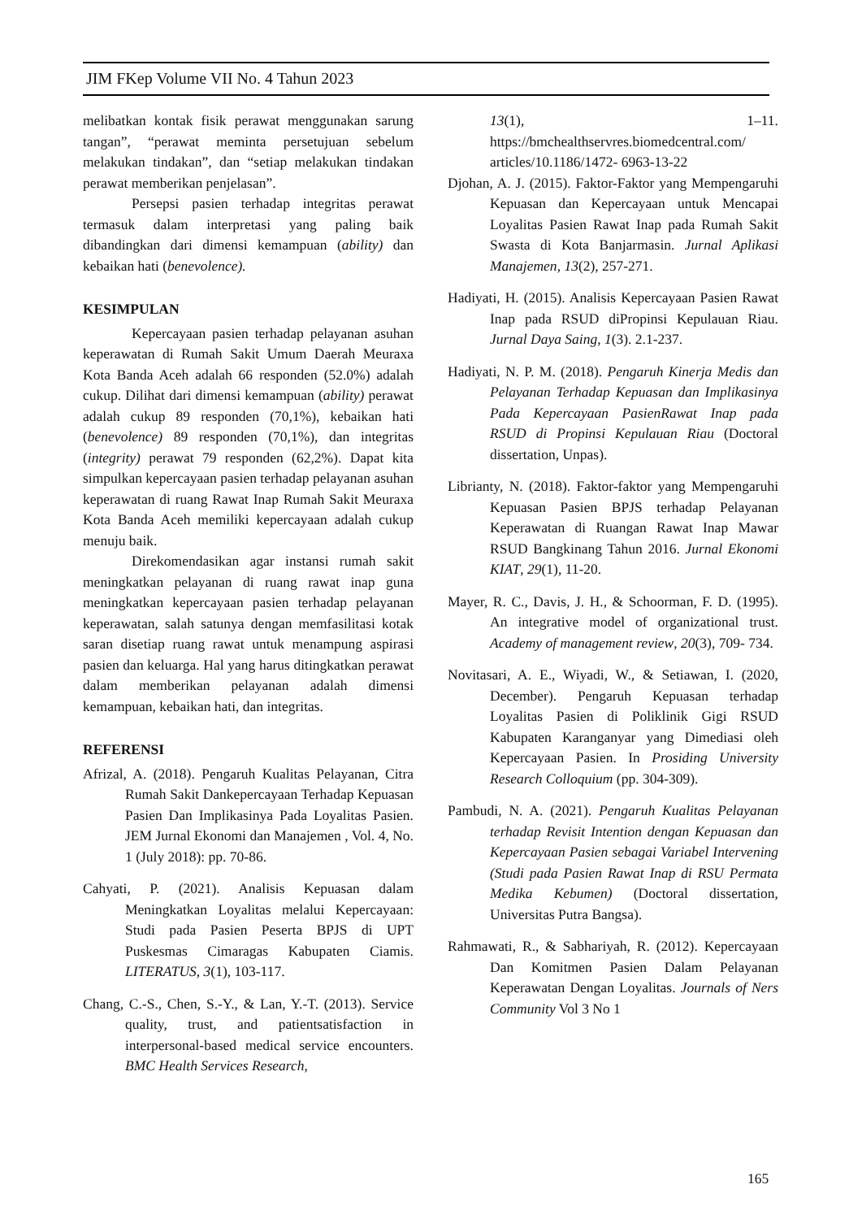JIM FKep Volume VII No. 4 Tahun 2023
melibatkan kontak fisik perawat menggunakan sarung tangan”, “perawat meminta persetujuan sebelum melakukan tindakan”, dan “setiap melakukan tindakan perawat memberikan penjelasan”.
Persepsi pasien terhadap integritas perawat termasuk dalam interpretasi yang paling baik dibandingkan dari dimensi kemampuan (ability) dan kebaikan hati (benevolence).
KESIMPULAN
Kepercayaan pasien terhadap pelayanan asuhan keperawatan di Rumah Sakit Umum Daerah Meuraxa Kota Banda Aceh adalah 66 responden (52.0%) adalah cukup. Dilihat dari dimensi kemampuan (ability) perawat adalah cukup 89 responden (70,1%), kebaikan hati (benevolence) 89 responden (70,1%), dan integritas (integrity) perawat 79 responden (62,2%). Dapat kita simpulkan kepercayaan pasien terhadap pelayanan asuhan keperawatan di ruang Rawat Inap Rumah Sakit Meuraxa Kota Banda Aceh memiliki kepercayaan adalah cukup menuju baik.
Direkomendasikan agar instansi rumah sakit meningkatkan pelayanan di ruang rawat inap guna meningkatkan kepercayaan pasien terhadap pelayanan keperawatan, salah satunya dengan memfasilitasi kotak saran disetiap ruang rawat untuk menampung aspirasi pasien dan keluarga. Hal yang harus ditingkatkan perawat dalam memberikan pelayanan adalah dimensi kemampuan, kebaikan hati, dan integritas.
REFERENSI
Afrizal, A. (2018). Pengaruh Kualitas Pelayanan, Citra Rumah Sakit Dankepercayaan Terhadap Kepuasan Pasien Dan Implikasinya Pada Loyalitas Pasien. JEM Jurnal Ekonomi dan Manajemen , Vol. 4, No. 1 (July 2018): pp. 70-86.
Cahyati, P. (2021). Analisis Kepuasan dalam Meningkatkan Loyalitas melalui Kepercayaan: Studi pada Pasien Peserta BPJS di UPT Puskesmas Cimaragas Kabupaten Ciamis. LITERATUS, 3(1), 103-117.
Chang, C.-S., Chen, S.-Y., & Lan, Y.-T. (2013). Service quality, trust, and patientsatisfaction in interpersonal-based medical service encounters. BMC Health Services Research,
13(1), 1–11. https://bmchealthservres.biomedcentral.com/ articles/10.1186/1472- 6963-13-22
Djohan, A. J. (2015). Faktor-Faktor yang Mempengaruhi Kepuasan dan Kepercayaan untuk Mencapai Loyalitas Pasien Rawat Inap pada Rumah Sakit Swasta di Kota Banjarmasin. Jurnal Aplikasi Manajemen, 13(2), 257-271.
Hadiyati, H. (2015). Analisis Kepercayaan Pasien Rawat Inap pada RSUD diPropinsi Kepulauan Riau. Jurnal Daya Saing, 1(3). 2.1-237.
Hadiyati, N. P. M. (2018). Pengaruh Kinerja Medis dan Pelayanan Terhadap Kepuasan dan Implikasinya Pada Kepercayaan PasienRawat Inap pada RSUD di Propinsi Kepulauan Riau (Doctoral dissertation, Unpas).
Librianty, N. (2018). Faktor-faktor yang Mempengaruhi Kepuasan Pasien BPJS terhadap Pelayanan Keperawatan di Ruangan Rawat Inap Mawar RSUD Bangkinang Tahun 2016. Jurnal Ekonomi KIAT, 29(1), 11-20.
Mayer, R. C., Davis, J. H., & Schoorman, F. D. (1995). An integrative model of organizational trust. Academy of management review, 20(3), 709- 734.
Novitasari, A. E., Wiyadi, W., & Setiawan, I. (2020, December). Pengaruh Kepuasan terhadap Loyalitas Pasien di Poliklinik Gigi RSUD Kabupaten Karanganyar yang Dimediasi oleh Kepercayaan Pasien. In Prosiding University Research Colloquium (pp. 304-309).
Pambudi, N. A. (2021). Pengaruh Kualitas Pelayanan terhadap Revisit Intention dengan Kepuasan dan Kepercayaan Pasien sebagai Variabel Intervening (Studi pada Pasien Rawat Inap di RSU Permata Medika Kebumen) (Doctoral dissertation, Universitas Putra Bangsa).
Rahmawati, R., & Sabhariyah, R. (2012). Kepercayaan Dan Komitmen Pasien Dalam Pelayanan Keperawatan Dengan Loyalitas. Journals of Ners Community Vol 3 No 1
165